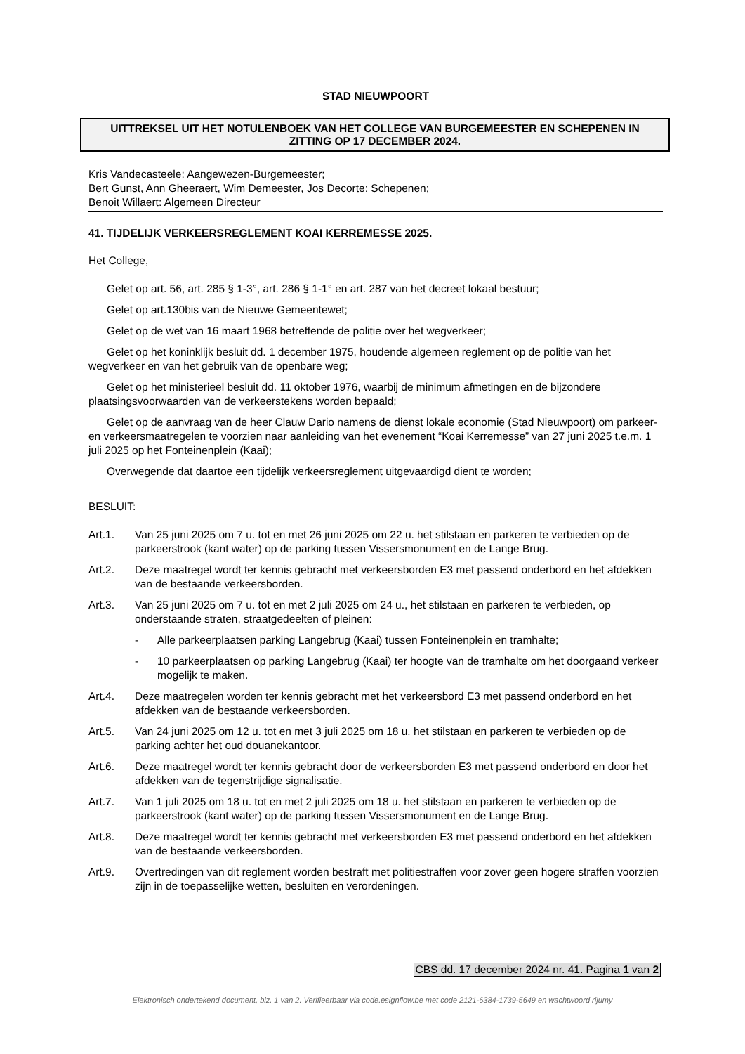STAD NIEUWPOORT
UITTREKSEL UIT HET NOTULENBOEK VAN HET COLLEGE VAN BURGEMEESTER EN SCHEPENEN IN ZITTING OP 17 DECEMBER 2024.
Kris Vandecasteele: Aangewezen-Burgemeester;
Bert Gunst, Ann Gheeraert, Wim Demeester, Jos Decorte: Schepenen;
Benoit Willaert: Algemeen Directeur
41. TIJDELIJK VERKEERSREGLEMENT KOAI KERREMESSE 2025.
Het College,
Gelet op art. 56, art. 285 § 1-3°, art. 286 § 1-1° en art. 287 van het decreet lokaal bestuur;
Gelet op art.130bis van de Nieuwe Gemeentewet;
Gelet op de wet van 16 maart 1968 betreffende de politie over het wegverkeer;
Gelet op het koninklijk besluit dd. 1 december 1975, houdende algemeen reglement op de politie van het wegverkeer en van het gebruik van de openbare weg;
Gelet op het ministerieel besluit dd. 11 oktober 1976, waarbij de minimum afmetingen en de bijzondere plaatsingsvoorwaarden van de verkeerstekens worden bepaald;
Gelet op de aanvraag van de heer Clauw Dario namens de dienst lokale economie (Stad Nieuwpoort) om parkeer- en verkeersmaatregelen te voorzien naar aanleiding van het evenement “Koai Kerremesse” van 27 juni 2025 t.e.m. 1 juli 2025 op het Fonteinenplein (Kaai);
Overwegende dat daartoe een tijdelijk verkeersreglement uitgevaardigd dient te worden;
BESLUIT:
Art.1. Van 25 juni 2025 om 7 u. tot en met 26 juni 2025 om 22 u. het stilstaan en parkeren te verbieden op de parkeerstrook (kant water) op de parking tussen Vissersmonument en de Lange Brug.
Art.2. Deze maatregel wordt ter kennis gebracht met verkeersborden E3 met passend onderbord en het afdekken van de bestaande verkeersborden.
Art.3. Van 25 juni 2025 om 7 u. tot en met 2 juli 2025 om 24 u., het stilstaan en parkeren te verbieden, op onderstaande straten, straatgedeelten of pleinen:
- Alle parkeerplaatsen parking Langebrug (Kaai) tussen Fonteinenplein en tramhalte;
- 10 parkeerplaatsen op parking Langebrug (Kaai) ter hoogte van de tramhalte om het doorgaand verkeer mogelijk te maken.
Art.4. Deze maatregelen worden ter kennis gebracht met het verkeersbord E3 met passend onderbord en het afdekken van de bestaande verkeersborden.
Art.5. Van 24 juni 2025 om 12 u. tot en met 3 juli 2025 om 18 u. het stilstaan en parkeren te verbieden op de parking achter het oud douanekantoor.
Art.6. Deze maatregel wordt ter kennis gebracht door de verkeersborden E3 met passend onderbord en door het afdekken van de tegenstrijdige signalisatie.
Art.7. Van 1 juli 2025 om 18 u. tot en met 2 juli 2025 om 18 u. het stilstaan en parkeren te verbieden op de parkeerstrook (kant water) op de parking tussen Vissersmonument en de Lange Brug.
Art.8. Deze maatregel wordt ter kennis gebracht met verkeersborden E3 met passend onderbord en het afdekken van de bestaande verkeersborden.
Art.9. Overtredingen van dit reglement worden bestraft met politiestraffen voor zover geen hogere straffen voorzien zijn in de toepasselijke wetten, besluiten en verordeningen.
CBS dd. 17 december 2024 nr. 41. Pagina 1 van 2
Elektronisch ondertekend document, blz. 1 van 2. Verifieerbaar via code.esignflow.be met code 2121-6384-1739-5649 en wachtwoord rijumy